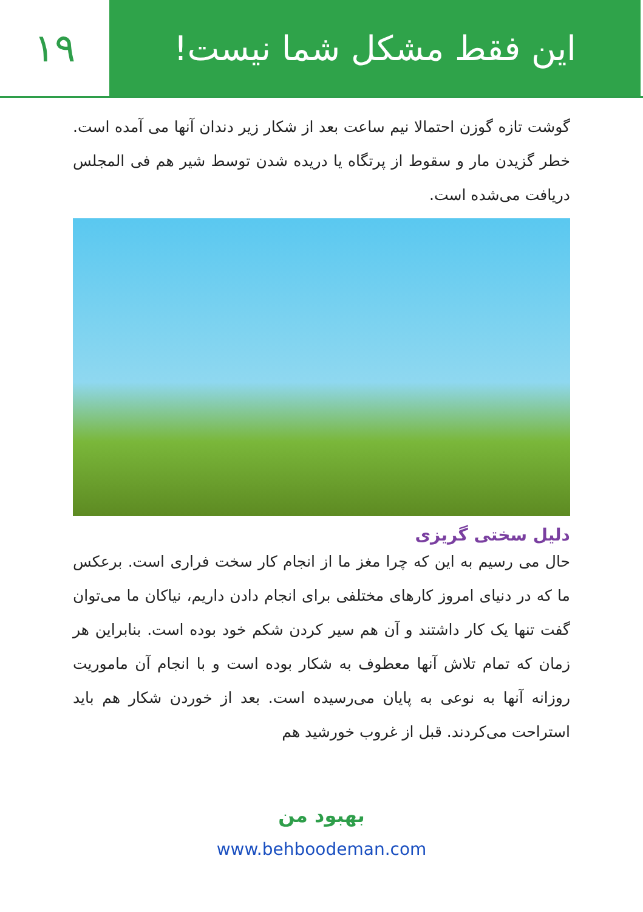این فقط مشکل شما نیست! ۱۹
گوشت تازه گوزن احتمالا نیم ساعت بعد از شکار زیر دندان آنها می آمده است. خطر گزیدن مار و سقوط از پرتگاه یا دریده شدن توسط شیر هم فی المجلس دریافت می‌شده است.
دلیل سختی گریزی
حال می رسیم به این که چرا مغز ما از انجام کار سخت فراری است. برعکس ما که در دنیای امروز کارهای مختلفی برای انجام دادن داریم، نیاکان ما می‌توان گفت تنها یک کار داشتند و آن هم سیر کردن شکم خود بوده است. بنابراین هر زمان که تمام تلاش آنها معطوف به شکار بوده است و با انجام آن ماموریت روزانه آنها به نوعی به پایان می‌رسیده است. بعد از خوردن شکار هم باید استراحت می‌کردند. قبل از غروب خورشید هم
بهبود من
www.behboodeman.com